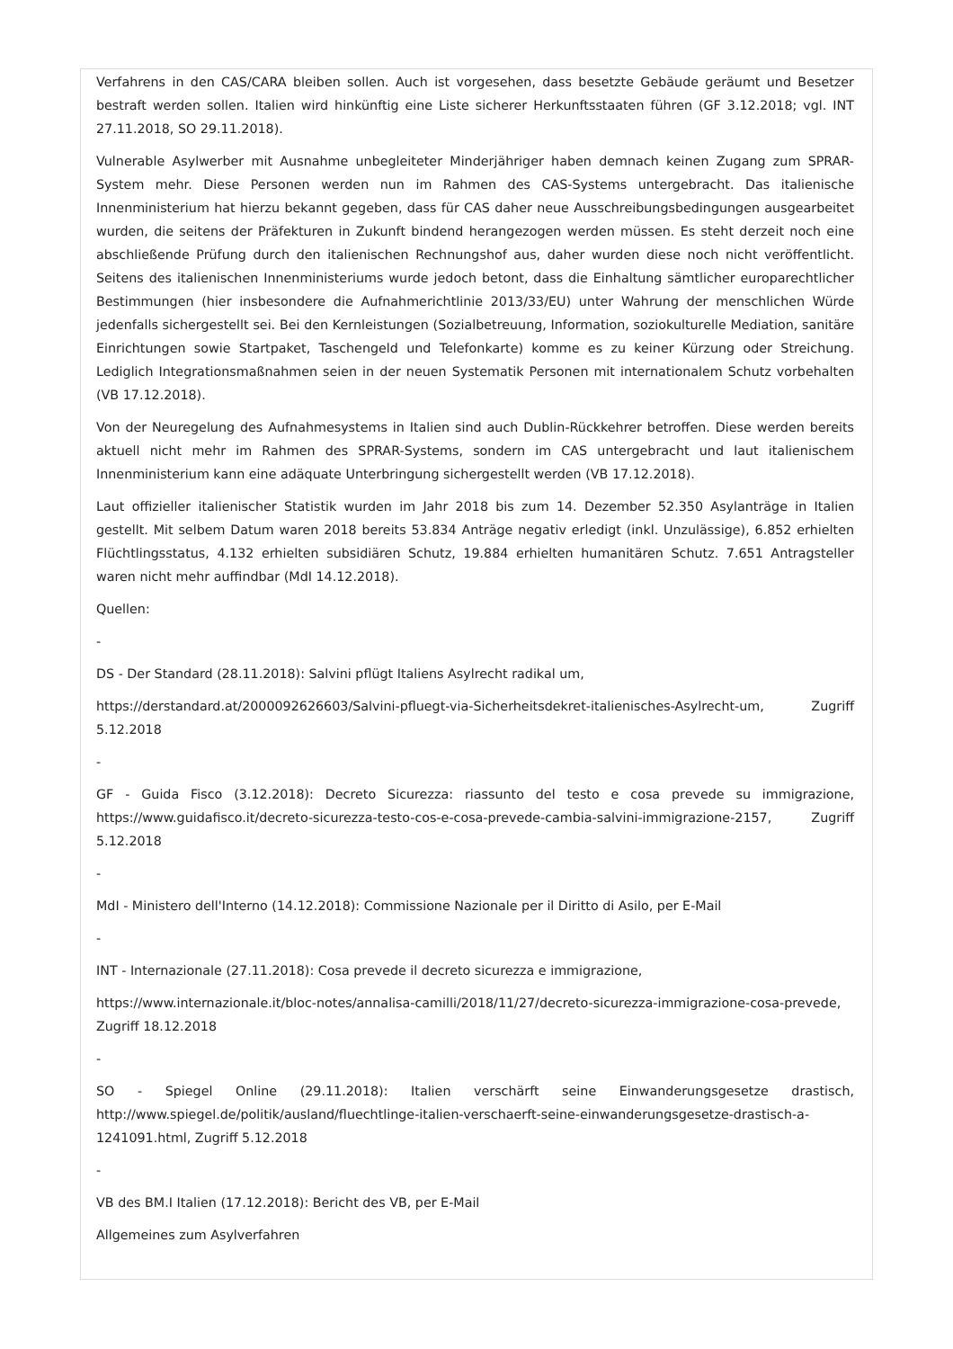Verfahrens in den CAS/CARA bleiben sollen. Auch ist vorgesehen, dass besetzte Gebäude geräumt und Besetzer bestraft werden sollen. Italien wird hinkünftig eine Liste sicherer Herkunftsstaaten führen (GF 3.12.2018; vgl. INT 27.11.2018, SO 29.11.2018).
Vulnerable Asylwerber mit Ausnahme unbegleiteter Minderjähriger haben demnach keinen Zugang zum SPRAR-System mehr. Diese Personen werden nun im Rahmen des CAS-Systems untergebracht. Das italienische Innenministerium hat hierzu bekannt gegeben, dass für CAS daher neue Ausschreibungsbedingungen ausgearbeitet wurden, die seitens der Präfekturen in Zukunft bindend herangezogen werden müssen. Es steht derzeit noch eine abschließende Prüfung durch den italienischen Rechnungshof aus, daher wurden diese noch nicht veröffentlicht. Seitens des italienischen Innenministeriums wurde jedoch betont, dass die Einhaltung sämtlicher europarechtlicher Bestimmungen (hier insbesondere die Aufnahmerichtlinie 2013/33/EU) unter Wahrung der menschlichen Würde jedenfalls sichergestellt sei. Bei den Kernleistungen (Sozialbetreuung, Information, soziokulturelle Mediation, sanitäre Einrichtungen sowie Startpaket, Taschengeld und Telefonkarte) komme es zu keiner Kürzung oder Streichung. Lediglich Integrationsmaßnahmen seien in der neuen Systematik Personen mit internationalem Schutz vorbehalten (VB 17.12.2018).
Von der Neuregelung des Aufnahmesystems in Italien sind auch Dublin-Rückkehrer betroffen. Diese werden bereits aktuell nicht mehr im Rahmen des SPRAR-Systems, sondern im CAS untergebracht und laut italienischem Innenministerium kann eine adäquate Unterbringung sichergestellt werden (VB 17.12.2018).
Laut offizieller italienischer Statistik wurden im Jahr 2018 bis zum 14. Dezember 52.350 Asylanträge in Italien gestellt. Mit selbem Datum waren 2018 bereits 53.834 Anträge negativ erledigt (inkl. Unzulässige), 6.852 erhielten Flüchtlingsstatus, 4.132 erhielten subsidiären Schutz, 19.884 erhielten humanitären Schutz. 7.651 Antragsteller waren nicht mehr auffindbar (MdI 14.12.2018).
Quellen:
-
DS - Der Standard (28.11.2018): Salvini pflügt Italiens Asylrecht radikal um,
https://derstandard.at/2000092626603/Salvini-pfluegt-via-Sicherheitsdekret-italienisches-Asylrecht-um, Zugriff 5.12.2018
-
GF - Guida Fisco (3.12.2018): Decreto Sicurezza: riassunto del testo e cosa prevede su immigrazione, https://www.guidafisco.it/decreto-sicurezza-testo-cos-e-cosa-prevede-cambia-salvini-immigrazione-2157, Zugriff 5.12.2018
-
MdI - Ministero dell'Interno (14.12.2018): Commissione Nazionale per il Diritto di Asilo, per E-Mail
-
INT - Internazionale (27.11.2018): Cosa prevede il decreto sicurezza e immigrazione,
https://www.internazionale.it/bloc-notes/annalisa-camilli/2018/11/27/decreto-sicurezza-immigrazione-cosa-prevede, Zugriff 18.12.2018
-
SO - Spiegel Online (29.11.2018): Italien verschärft seine Einwanderungsgesetze drastisch, http://www.spiegel.de/politik/ausland/fluechtlinge-italien-verschaerft-seine-einwanderungsgesetze-drastisch-a-1241091.html, Zugriff 5.12.2018
-
VB des BM.I Italien (17.12.2018): Bericht des VB, per E-Mail
Allgemeines zum Asylverfahren